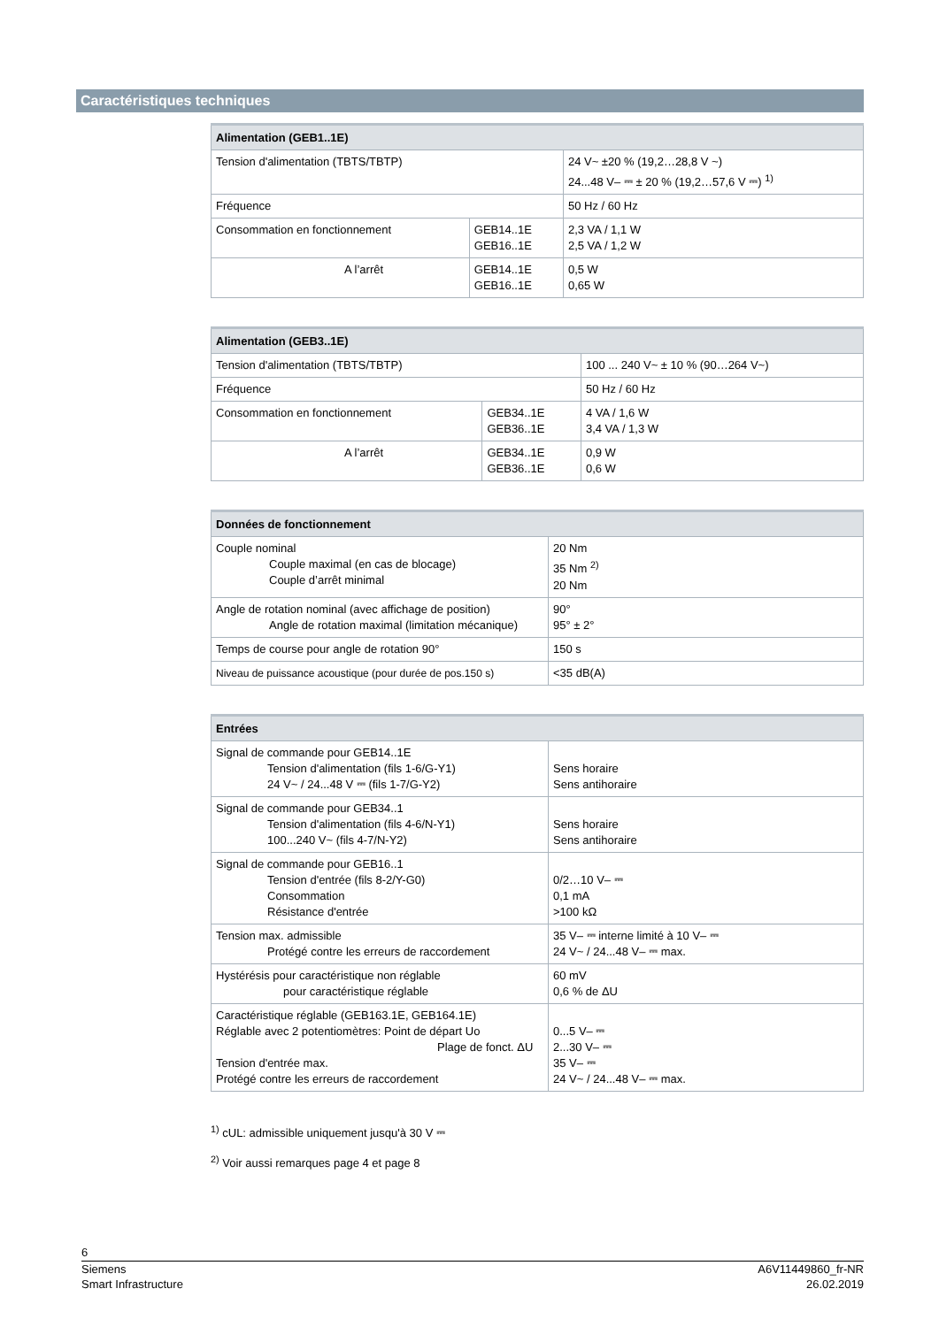Caractéristiques techniques
| Alimentation (GEB1..1E) | | |
| --- | --- | --- |
| Tension d'alimentation (TBTS/TBTP) | | 24 V~ ±20 % (19,2…28,8 V ~) 24...48 V– ⎓ ± 20 % (19,2…57,6 V ⎓) <sup>1)</sup> |
| Fréquence | | 50 Hz / 60 Hz |
| Consommation en fonctionnement | GEB14..1E GEB16..1E | 2,3 VA / 1,1 W 2,5 VA / 1,2 W |
| A l’arrêt | GEB14..1E GEB16..1E | 0,5 W 0,65 W |
| Alimentation (GEB3..1E) | | |
| --- | --- | --- |
| Tension d'alimentation (TBTS/TBTP) | | 100 ... 240 V~ ± 10 % (90…264 V~) |
| Fréquence | | 50 Hz / 60 Hz |
| Consommation en fonctionnement | GEB34..1E GEB36..1E | 4 VA / 1,6 W 3,4 VA / 1,3 W |
| A l’arrêt | GEB34..1E GEB36..1E | 0,9 W 0,6 W |
| Données de fonctionnement | |
| --- | --- |
| Couple nominal Couple maximal (en cas de blocage) Couple d’arrêt minimal | 20 Nm 35 Nm <sup>2)</sup> 20 Nm |
| Angle de rotation nominal (avec affichage de position) Angle de rotation maximal (limitation mécanique) | 90° 95° ± 2° |
| Temps de course pour angle de rotation 90° | 150 s |
| Niveau de puissance acoustique (pour durée de pos.150 s) | <35 dB(A) |
| Entrées | |
| --- | --- |
| Signal de commande pour GEB14..1E Tension d'alimentation (fils 1-6/G-Y1) 24 V~ / 24...48 V ⎓ (fils 1-7/G-Y2) | Sens horaire Sens antihoraire |
| Signal de commande pour GEB34..1 Tension d'alimentation (fils 4-6/N-Y1) 100...240 V~ (fils 4-7/N-Y2) | Sens horaire Sens antihoraire |
| Signal de commande pour GEB16..1 Tension d'entrée (fils 8-2/Y-G0) Consommation Résistance d'entrée | 0/2…10 V– ⎓ 0,1 mA >100 kΩ |
| Tension max. admissible Protégé contre les erreurs de raccordement | 35 V– ⎓ interne limité à 10 V– ⎓ 24 V~ / 24...48 V– ⎓ max. |
| Hystérésis pour caractéristique non réglable pour caractéristique réglable | 60 mV 0,6 % de ΔU |
| Caractéristique réglable (GEB163.1E, GEB164.1E) Réglable avec 2 potentiomètres: Point de départ Uo Plage de fonct. ΔU Tension d'entrée max. Protégé contre les erreurs de raccordement | 0...5 V– ⎓ 2...30 V– ⎓ 35 V– ⎓ 24 V~ / 24...48 V– ⎓ max. |
<sup>1)</sup> cUL: admissible uniquement jusqu'à 30 V ⎓
<sup>2)</sup> Voir aussi remarques page 4 et page 8
6
Siemens A6V11449860_fr-NR
Smart Infrastructure 26.02.2019